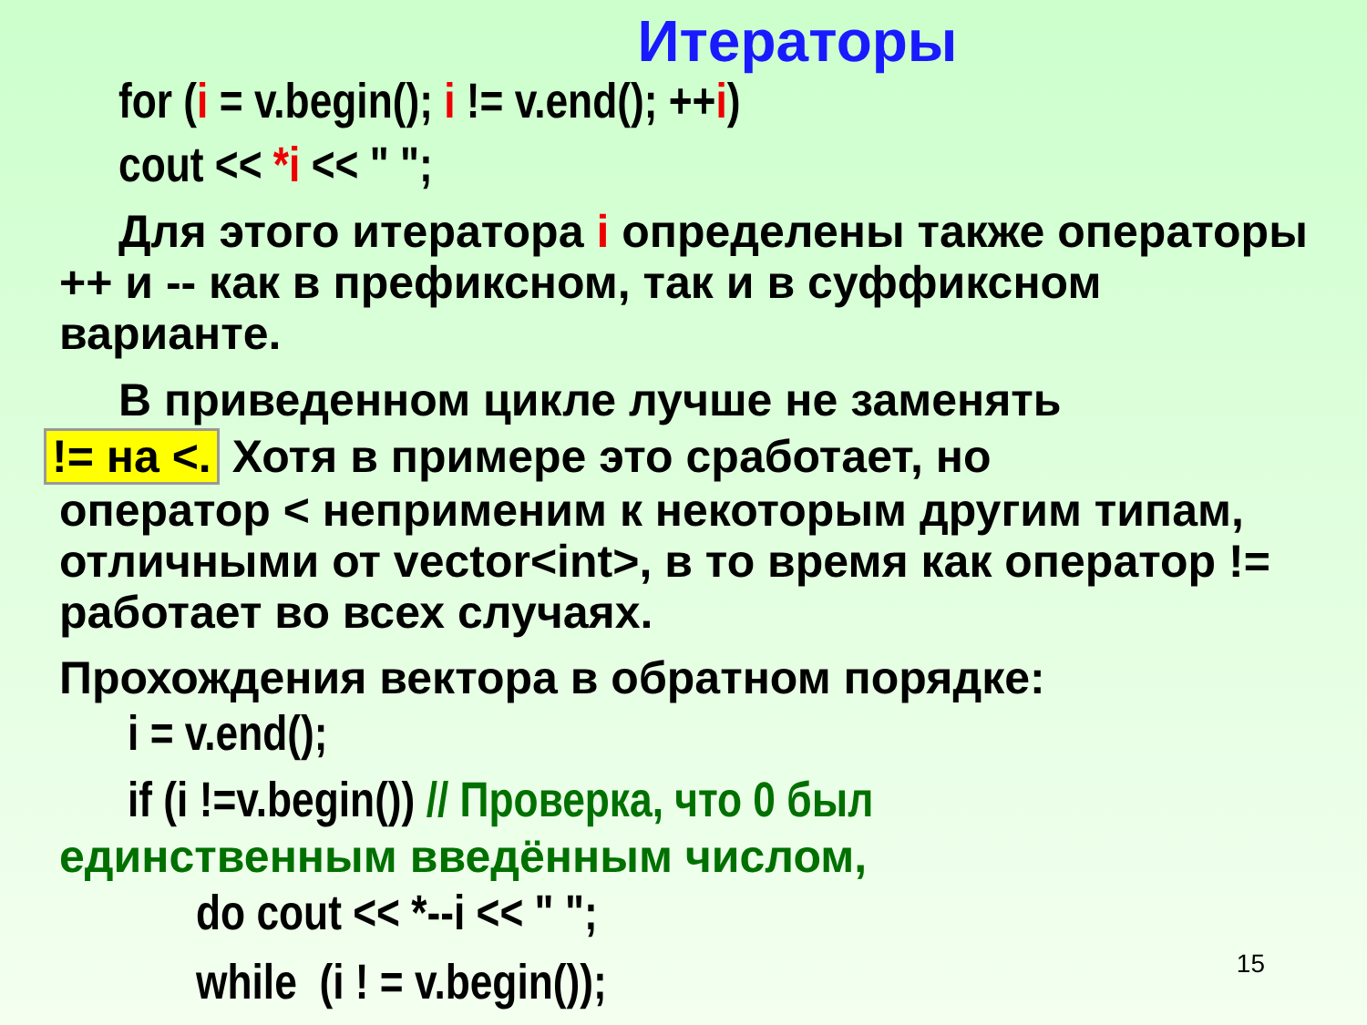Итераторы
for (i = v.begin(); i != v.end(); ++i)
cout << *i << " ";
Для этого итератора i определены также операторы ++ и -- как в префиксном, так и в суффиксном варианте.
В приведенном цикле лучше не заменять
!= на <. Хотя в примере это сработает, но
оператор < неприменим к некоторым другим типам, отличными от vector<int>, в то время как оператор != работает во всех случаях.
Прохождения вектора в обратном порядке:
i = v.end();
if (i !=v.begin()) // Проверка, что 0 был
единственным введённым числом,
do cout << *--i << " ";
while (i ! = v.begin());
15